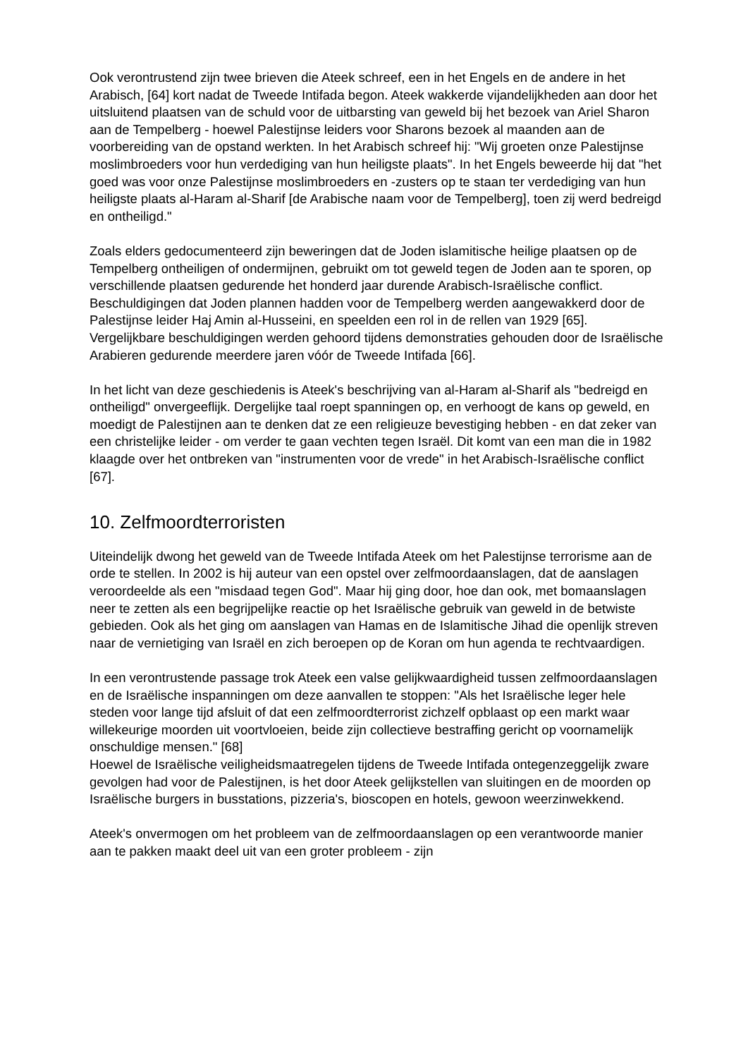Ook verontrustend zijn twee brieven die Ateek schreef, een in het Engels en de andere in het Arabisch, [64] kort nadat de Tweede Intifada begon. Ateek wakkerde vijandelijkheden aan door het uitsluitend plaatsen van de schuld voor de uitbarsting van geweld bij het bezoek van Ariel Sharon aan de Tempelberg - hoewel Palestijnse leiders voor Sharons bezoek al maanden aan de voorbereiding van de opstand werkten. In het Arabisch schreef hij: "Wij groeten onze Palestijnse moslimbroeders voor hun verdediging van hun heiligste plaats". In het Engels beweerde hij dat "het goed was voor onze Palestijnse moslimbroeders en -zusters op te staan ter verdediging van hun heiligste plaats al-Haram al-Sharif [de Arabische naam voor de Tempelberg], toen zij werd bedreigd en ontheiligd."
Zoals elders gedocumenteerd zijn beweringen dat de Joden islamitische heilige plaatsen op de Tempelberg ontheiligen of ondermijnen, gebruikt om tot geweld tegen de Joden aan te sporen, op verschillende plaatsen gedurende het honderd jaar durende Arabisch-Israëlische conflict. Beschuldigingen dat Joden plannen hadden voor de Tempelberg werden aangewakkerd door de Palestijnse leider Haj Amin al-Husseini, en speelden een rol in de rellen van 1929 [65]. Vergelijkbare beschuldigingen werden gehoord tijdens demonstraties gehouden door de Israëlische Arabieren gedurende meerdere jaren vóór de Tweede Intifada [66].
In het licht van deze geschiedenis is Ateek's beschrijving van al-Haram al-Sharif als "bedreigd en ontheiligd" onvergeeflijk. Dergelijke taal roept spanningen op, en verhoogt de kans op geweld, en moedigt de Palestijnen aan te denken dat ze een religieuze bevestiging hebben - en dat zeker van een christelijke leider - om verder te gaan vechten tegen Israël. Dit komt van een man die in 1982 klaagde over het ontbreken van "instrumenten voor de vrede" in het Arabisch-Israëlische conflict [67].
10. Zelfmoordterroristen
Uiteindelijk dwong het geweld van de Tweede Intifada Ateek om het Palestijnse terrorisme aan de orde te stellen. In 2002 is hij auteur van een opstel over zelfmoordaanslagen, dat de aanslagen veroordeelde als een "misdaad tegen God". Maar hij ging door, hoe dan ook, met bomaanslagen neer te zetten als een begrijpelijke reactie op het Israëlische gebruik van geweld in de betwiste gebieden. Ook als het ging om aanslagen van Hamas en de Islamitische Jihad die openlijk streven naar de vernietiging van Israël en zich beroepen op de Koran om hun agenda te rechtvaardigen.
In een verontrustende passage trok Ateek een valse gelijkwaardigheid tussen zelfmoordaanslagen en de Israëlische inspanningen om deze aanvallen te stoppen: "Als het Israëlische leger hele steden voor lange tijd afsluit of dat een zelfmoordterrorist zichzelf opblaast op een markt waar willekeurige moorden uit voortvloeien, beide zijn collectieve bestraffing gericht op voornamelijk onschuldige mensen." [68]
Hoewel de Israëlische veiligheidsmaatregelen tijdens de Tweede Intifada ontegenzeggelijk zware gevolgen had voor de Palestijnen, is het door Ateek gelijkstellen van sluitingen en de moorden op Israëlische burgers in busstations, pizzeria's, bioscopen en hotels, gewoon weerzinwekkend.
Ateek's onvermogen om het probleem van de zelfmoordaanslagen op een verantwoorde manier aan te pakken maakt deel uit van een groter probleem - zijn